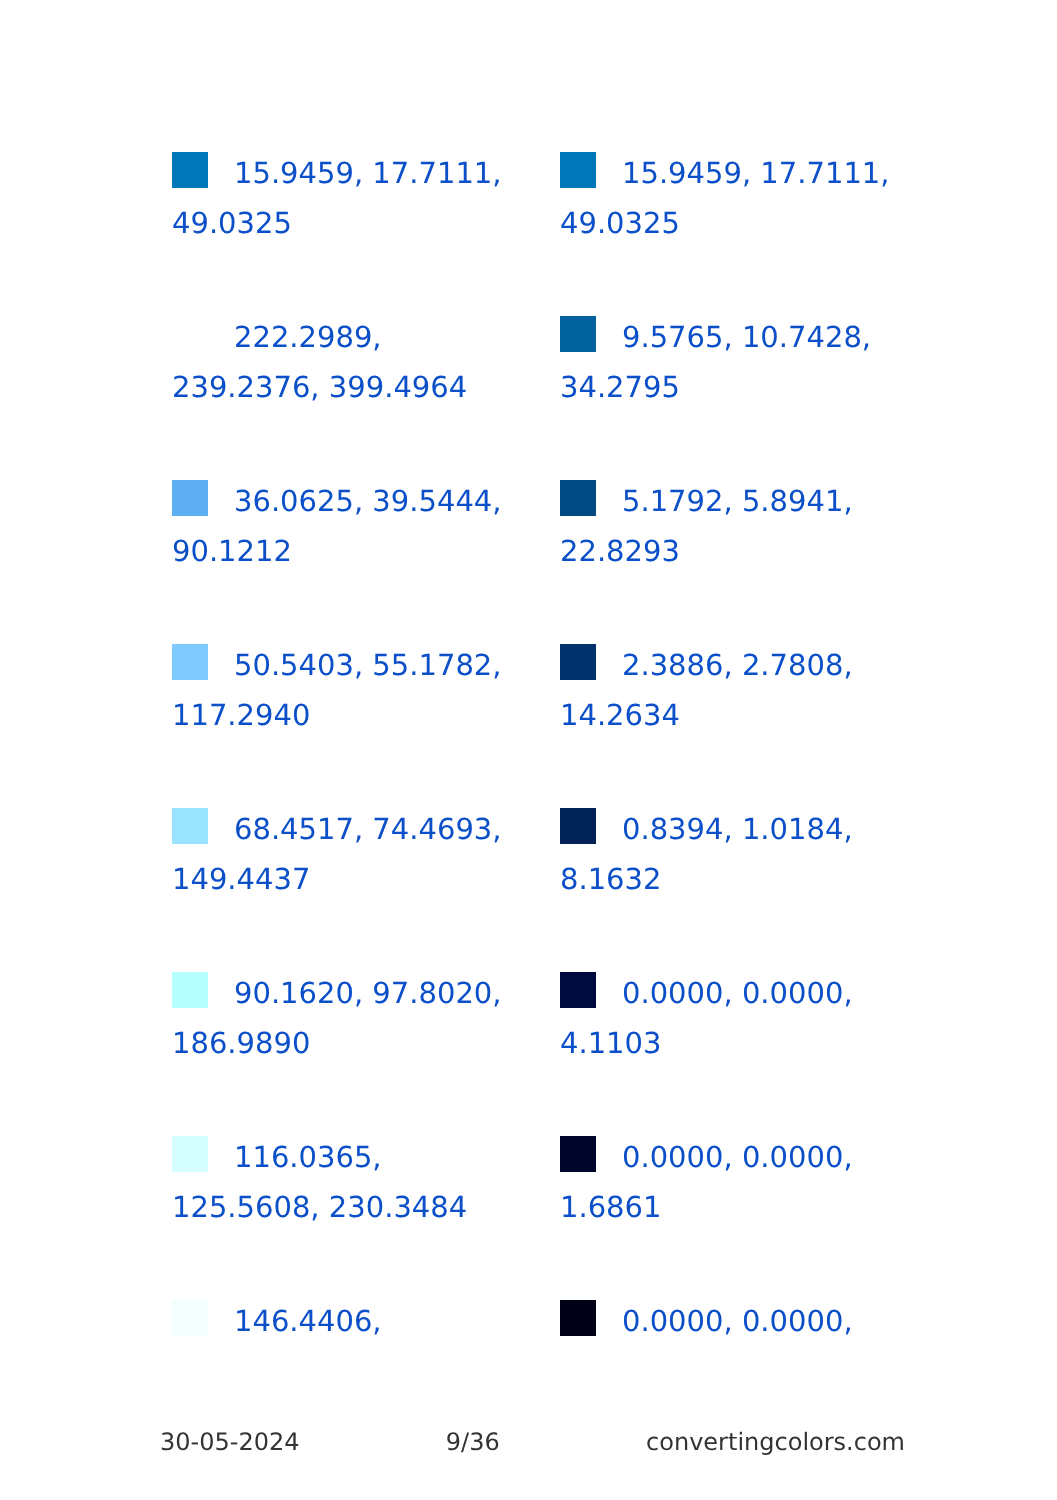15.9459, 17.7111, 49.0325
15.9459, 17.7111, 49.0325
222.2989, 239.2376, 399.4964
9.5765, 10.7428, 34.2795
36.0625, 39.5444, 90.1212
5.1792, 5.8941, 22.8293
50.5403, 55.1782, 117.2940
2.3886, 2.7808, 14.2634
68.4517, 74.4693, 149.4437
0.8394, 1.0184, 8.1632
90.1620, 97.8020, 186.9890
0.0000, 0.0000, 4.1103
116.0365, 125.5608, 230.3484
0.0000, 0.0000, 1.6861
146.4406,
0.0000, 0.0000,
30-05-2024 9/36 convertingcolors.com